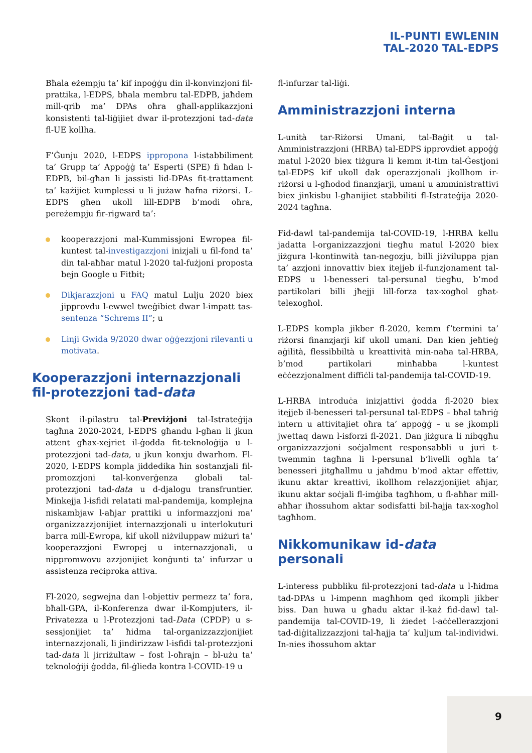IL-PUNTI EWLENIN
TAL-2020 TAL-EDPS
Bħala eżempju ta’ kif inpoġġu din il-konvinzjoni fil-prattika, l-EDPS, bħala membru tal-EDPB, jaħdem mill-qrib ma’ DPAs oħra għall-applikazzjoni konsistenti tal-liġijiet dwar il-protezzjoni tad-data fl-UE kollha.
F’Ġunju 2020, l-EDPS ippropona l-istabbiliment ta’ Grupp ta’ Appoġġ ta’ Esperti (SPE) fi ħdan l-EDPB, bil-għan li jassisti lid-DPAs fit-trattament ta’ każijiet kumplessi u li jużaw ħafna riżorsi. L-EDPS għen ukoll lill-EDPB b’modi oħra, pereżempju fir-rigward ta’:
kooperazzjoni mal-Kummissjoni Ewropea fil-kuntest tal-investigazzjoni inizjali u fil-fond ta’ din tal-aħħar matul l-2020 tal-fużjoni proposta bejn Google u Fitbit;
Dikjarazzjoni u FAQ matul Lulju 2020 biex jipprovdu l-ewwel tweġibiet dwar l-impatt tas-sentenza “Schrems II”; u
Linji Gwida 9/2020 dwar oġġezzjoni rilevanti u motivata.
Kooperazzjoni internazzjonali fil-protezzjoni tad-data
Skont il-pilastru tal-Previżjoni tal-Istrateġija tagħna 2020-2024, l-EDPS għandu l-għan li jkun attent għax-xejriet il-ġodda fit-teknoloġija u l-protezzjoni tad-data, u jkun konxju dwarhom. Fl-2020, l-EDPS kompla jiddedika ħin sostanzjali fil-promozzjoni tal-konverġenza globali tal-protezzjoni tad-data u d-djalogu transfruntier. Minkejja l-isfidi relatati mal-pandemija, komplejna niskambjaw l-aħjar prattiki u informazzjoni ma’ organizzazzjonijiet internazzjonali u interlokuturi barra mill-Ewropa, kif ukoll niżviluppaw miżuri ta’ kooperazzjoni Ewropej u internazzjonali, u nippromwovu azzjonijiet konġunti ta’ infurzar u assistenza reċiproka attiva.
Fl-2020, segwejna dan l-objettiv permezz ta’ fora, bħall-GPA, il-Konferenza dwar il-Kompjuters, il-Privatezza u l-Protezzjoni tad-Data (CPDP) u s-sessjonijiet ta’ ħidma tal-organizzazzjonijiet internazzjonali, li jindirizzaw l-isfidi tal-protezzjoni tad-data li jirriżultaw – fost l-oħrajn – bl-użu ta’ teknoloġiji ġodda, fil-ġlieda kontra l-COVID-19 u
fl-infurzar tal-liġi.
Amministrazzjoni interna
L-unità tar-Riżorsi Umani, tal-Baġit u tal-Amministrazzjoni (HRBA) tal-EDPS ipprovdiet appoġġ matul l-2020 biex tiżgura li kemm it-tim tal-Ġestjoni tal-EDPS kif ukoll dak operazzjonali jkollhom ir-riżorsi u l-għodod finanzjarji, umani u amministrattivi biex jinkisbu l-għanijiet stabbiliti fl-Istrateġija 2020-2024 tagħna.
Fid-dawl tal-pandemija tal-COVID-19, l-HRBA kellu jadatta l-organizzazzjoni tiegħu matul l-2020 biex jiżgura l-kontinwità tan-negozju, billi jiżviluppa pjan ta’ azzjoni innovattiv biex itejjeb il-funzjonament tal-EDPS u l-benesseri tal-persunal tiegħu, b’mod partikolari billi jħejji lill-forza tax-xogħol għat-telexogħol.
L-EDPS kompla jikber fl-2020, kemm f’termini ta’ riżorsi finanzjarji kif ukoll umani. Dan kien jeħtieġ aġilità, flessibbiltà u kreattività min-naħa tal-HRBA, b’mod partikolari minħabba l-kuntest eċċezzjonalment diffiċli tal-pandemija tal-COVID-19.
L-HRBA introduċa inizjattivi ġodda fl-2020 biex itejjeb il-benesseri tal-persunal tal-EDPS – bħal taħriġ intern u attivitajiet oħra ta’ appoġġ – u se jkompli jwettaq dawn l-isforzi fl-2021. Dan jiżgura li nibqgħu organizzazzjoni soċjalment responsabbli u juri t-twemmin tagħna li l-persunal b’livelli ogħla ta’ benesseri jitgħallmu u jaħdmu b’mod aktar effettiv, ikunu aktar kreattivi, ikollhom relazzjonijiet aħjar, ikunu aktar soċjali fl-imġiba tagħhom, u fl-aħħar mill-aħħar iħossuhom aktar sodisfatti bil-ħajja tax-xogħol tagħhom.
Nikkomunikaw id-data personali
L-interess pubbliku fil-protezzjoni tad-data u l-ħidma tad-DPAs u l-impenn magħhom qed ikompli jikber biss. Dan huwa u għadu aktar il-każ fid-dawl tal-pandemija tal-COVID-19, li żiedet l-aċċellerazzjoni tad-diġitalizzazzjoni tal-ħajja ta’ kuljum tal-individwi. In-nies iħossuhom aktar
9